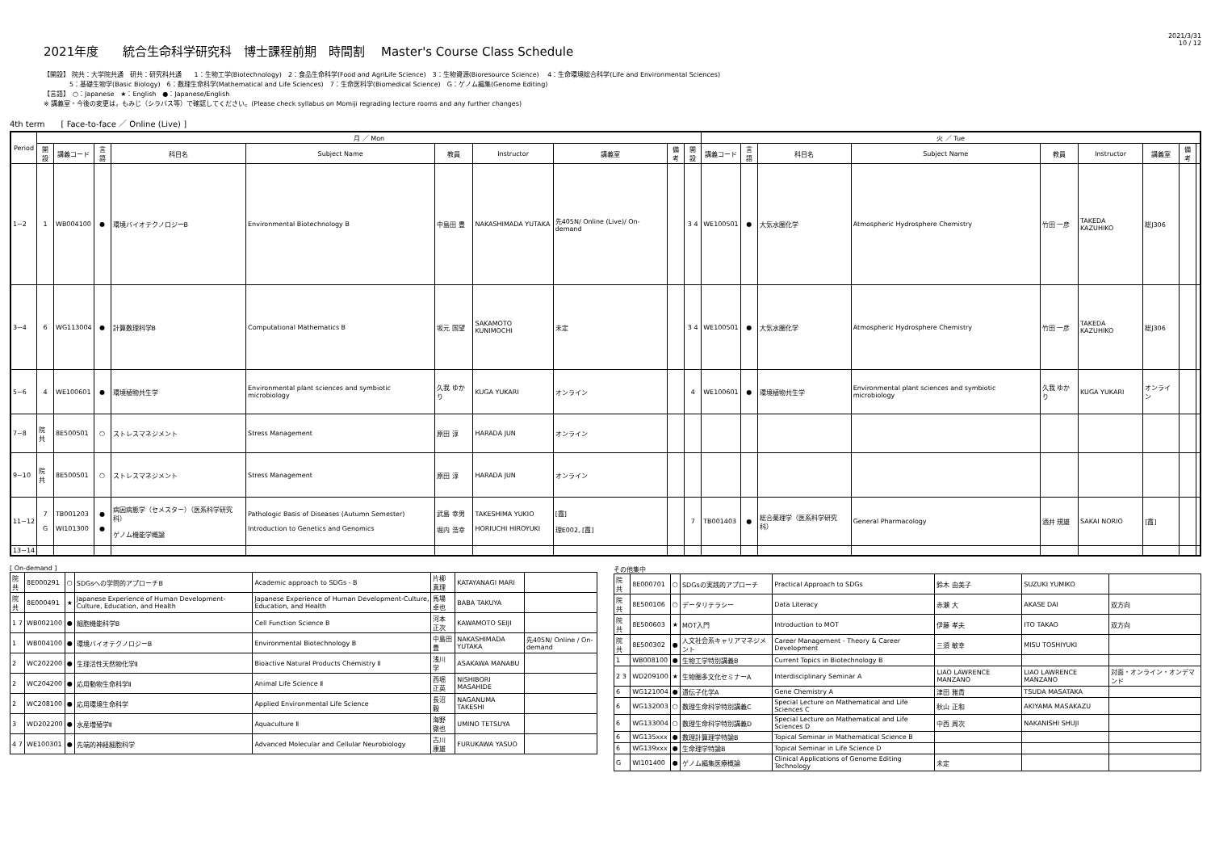2021年度　　統合生命科学研究科　博士課程前期　時間割　 Master's Course Class Schedule
2021/3/31
10 / 12
【開設】 院共：大学院共通　研共：研究科共通　　1：生物工学(Biotechnology)　2：食品生命科学(Food and AgriLife Science)　3：生物資源(Bioresource Science)　 4：生命環境総合科学(Life and Environmental Sciences)
　　　　5：基礎生物学(Basic Biology)　6：数理生命科学(Mathematical and Life Sciences)　7：生命医科学(Biomedical Science)　G：ゲノム編集(Genome Editing)
【言語】　○：Japanese　★：English　●：Japanese/English
※ 講義室・今後の変更は，もみじ（シラバス等）で確認してください。(Please check syllabus on Momiji regrading lecture rooms and any further changes)
4th term　　[ Face-to-face ／ Online (Live) ]
| Period | 月 ／ Mon | | | | | | | | | | 火 ／ Tue | | | | | | | | |
| --- | --- | --- | --- | --- | --- | --- | --- | --- | --- | --- | --- | --- | --- | --- | --- | --- | --- | --- | --- |
| | 開設 | 講義コード | 言語 | 科目名 | Subject Name | 教員 | Instructor | 講義室 | 備考 | 開設 | 講義コード | 言語 | 科目名 | Subject Name | 教員 | Instructor | 講義室 | 備考 | |
| 1~2 | 1 | WB004100 | ● | 環境バイオテクノロジーB | Environmental Biotechnology B | 中島田 豊 | NAKASHIMADA YUTAKA | 先405N/ Online (Live)/ On-demand | | 3 4 | WE100501 | ● | 大気水圏化学 | Atmospheric Hydrosphere Chemistry | 竹田 一彦 | TAKEDA KAZUHIKO | 総J306 | | |
| 3~4 | 6 | WG113004 | ● | 計算数理科学B | Computational Mathematics B | 坂元 国望 | SAKAMOTO KUNIMOCHI | 未定 | | 3 4 | WE100501 | ● | 大気水圏化学 | Atmospheric Hydrosphere Chemistry | 竹田 一彦 | TAKEDA KAZUHIKO | 総J306 | | |
| 5~6 | 4 | WE100601 | ● | 環境植物共生学 | Environmental plant sciences and symbiotic microbiology | 久我 ゆかり | KUGA YUKARI | オンライン | | 4 | WE100601 | ● | 環境植物共生学 | Environmental plant sciences and symbiotic microbiology | 久我 ゆかり | KUGA YUKARI | オンライン | | |
| 7~8 | 院共 | 8E500501 | ○ | ストレスマネジメント | Stress Management | 原田 淳 | HARADA JUN | オンライン | | | | | | | | | | | |
| 9~10 | 院共 | 8E500501 | ○ | ストレスマネジメント | Stress Management | 原田 淳 | HARADA JUN | オンライン | | | | | | | | | | | |
| 11~12 | 7 G | TB001203 WI101300 | ● ● | 病因病態学（セメスター）（医系科学研究科） ゲノム機能学概論 | Pathologic Basis of Diseases (Autumn Semester) Introduction to Genetics and Genomics | 武島 幸男 堀内 浩幸 | TAKESHIMA YUKIO HORIUCHI HIROYUKI | [霞] 理E002, [霞] | | 7 | TB001403 | ● | 総合薬理学（医系科学研究科） | General Pharmacology | 酒井 規雄 | SAKAI NORIO | [霞] | | |
| 13~14 | | | | | | | | | | | | | | | | | | | |
[ On-demand ]
| 院共 | 8E000291 | ○ | SDGsへの学問的アプローチB | Academic approach to SDGs - B | 片柳 真理 | KATAYANAGI MARI | |
| 院共 | 8E000491 | ★ | Japanese Experience of Human Development-Culture, Education, and Health | Japanese Experience of Human Development-Culture, Education, and Health | 馬場 卓也 | BABA TAKUYA | |
| 1 7 | WB002100 | ● | 細胞機能科学B | Cell Function Science B | 河本 正次 | KAWAMOTO SEIJI | |
| 1 | WB004100 | ● | 環境バイオテクノロジーB | Environmental Biotechnology B | 中島田 豊 | NAKASHIMADA YUTAKA | 先405N/ Online / On-demand |
| 2 | WC202200 | ● | 生理活性天然物化学Ⅱ | Bioactive Natural Products Chemistry Ⅱ | 浅川 学 | ASAKAWA MANABU | |
| 2 | WC204200 | ● | 応用動物生命科学Ⅱ | Animal Life Science Ⅱ | 西堀 正英 | NISHIBORI MASAHIDE | |
| 2 | WC208100 | ● | 応用環境生命科学 | Applied Environmental Life Science | 長沼 毅 | NAGANUMA TAKESHI | |
| 3 | WD202200 | ● | 水産増殖学Ⅱ | Aquaculture Ⅱ | 海野 徹也 | UMINO TETSUYA | |
| 4 7 | WE100301 | ● | 先端的神経細胞科学 | Advanced Molecular and Cellular Neurobiology | 古川 康雄 | FURUKAWA YASUO | |
その他集中
| 院共 | 8E000701 | ○ | SDGsの実践的アプローチ | Practical Approach to SDGs | 鈴木 由美子 | SUZUKI YUMIKO | |
| 院共 | 8E500106 | ○ | データリテラシー | Data Literacy | 赤瀬 大 | AKASE DAI | 双方向 |
| 院共 | 8E500603 | ★ | MOT入門 | Introduction to MOT | 伊藤 孝夫 | ITO TAKAO | 双方向 |
| 院共 | 8E500302 | ● | 人文社会系キャリアマネジメント | Career Management - Theory & Career Development | 三須 敏幸 | MISU TOSHIYUKI | |
| 1 | WB008100 | ● | 生物工学特別講義B | Current Topics in Biotechnology B | | | |
| 2 3 | WD209100 | ★ | 生物圏多文化セミナーA | Interdisciplinary Seminar A | LIAO LAWRENCE MANZANO | LIAO LAWRENCE MANZANO | 対面・オンライン・オンデマンド |
| 6 | WG121004 | ● | 遺伝子化学A | Gene Chemistry A | 津田 雅貴 | TSUDA MASATAKA | |
| 6 | WG132003 | ○ | 数理生命科学特別講義C | Special Lecture on Mathematical and Life Sciences C | 秋山 正和 | AKIYAMA MASAKAZU | |
| 6 | WG133004 | ○ | 数理生命科学特別講義D | Special Lecture on Mathematical and Life Sciences D | 中西 周次 | NAKANISHI SHUJI | |
| 6 | WG135xxx | ● | 数理計算理学特論B | Topical Seminar in Mathematical Science B | | | |
| 6 | WG139xxx | ● | 生命理学特論B | Topical Seminar in Life Science D | | | |
| G | WI101400 | ● | ゲノム編集医療概論 | Clinical Applications of Genome Editing Technology | 未定 | | |